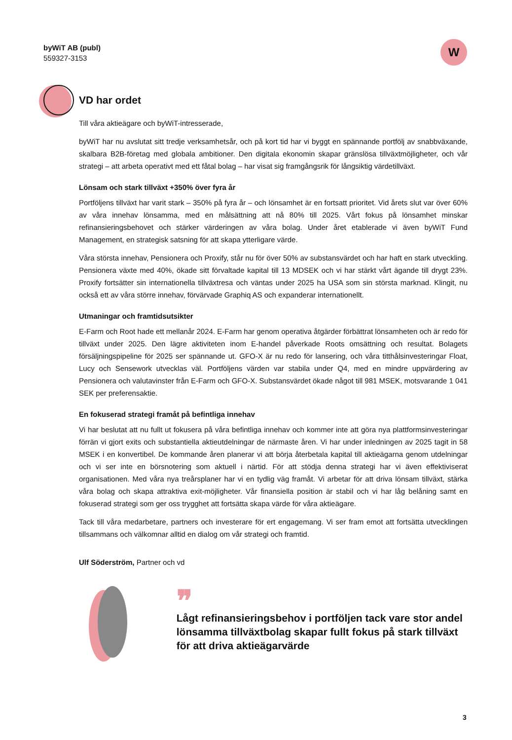byWiT AB (publ)
559327-3153
W
VD har ordet
Till våra aktieägare och byWiT-intresserade,
byWiT har nu avslutat sitt tredje verksamhetsår, och på kort tid har vi byggt en spännande portfölj av snabbväxande, skalbara B2B-företag med globala ambitioner. Den digitala ekonomin skapar gränslösa tillväxtmöjligheter, och vår strategi – att arbeta operativt med ett fåtal bolag – har visat sig framgångsrik för långsiktig värdetillväxt.
Lönsam och stark tillväxt +350% över fyra år
Portföljens tillväxt har varit stark – 350% på fyra år – och lönsamhet är en fortsatt prioritet. Vid årets slut var över 60% av våra innehav lönsamma, med en målsättning att nå 80% till 2025. Vårt fokus på lönsamhet minskar refinansieringsbehovet och stärker värderingen av våra bolag. Under året etablerade vi även byWiT Fund Management, en strategisk satsning för att skapa ytterligare värde.
Våra största innehav, Pensionera och Proxify, står nu för över 50% av substansvärdet och har haft en stark utveckling. Pensionera växte med 40%, ökade sitt förvaltade kapital till 13 MDSEK och vi har stärkt vårt ägande till drygt 23%. Proxify fortsätter sin internationella tillväxtresa och väntas under 2025 ha USA som sin största marknad. Klingit, nu också ett av våra större innehav, förvärvade Graphiq AS och expanderar internationellt.
Utmaningar och framtidsutsikter
E-Farm och Root hade ett mellanår 2024. E-Farm har genom operativa åtgärder förbättrat lönsamheten och är redo för tillväxt under 2025. Den lägre aktiviteten inom E-handel påverkade Roots omsättning och resultat. Bolagets försäljningspipeline för 2025 ser spännande ut. GFO-X är nu redo för lansering, och våra titthålsinvesteringar Float, Lucy och Sensework utvecklas väl. Portföljens värden var stabila under Q4, med en mindre uppvärdering av Pensionera och valutavinster från E-Farm och GFO-X. Substansvärdet ökade något till 981 MSEK, motsvarande 1 041 SEK per preferensaktie.
En fokuserad strategi framåt på befintliga innehav
Vi har beslutat att nu fullt ut fokusera på våra befintliga innehav och kommer inte att göra nya plattformsinvesteringar förrän vi gjort exits och substantiella aktieutdelningar de närmaste åren. Vi har under inledningen av 2025 tagit in 58 MSEK i en konvertibel. De kommande åren planerar vi att börja återbetala kapital till aktieägarna genom utdelningar och vi ser inte en börsnotering som aktuell i närtid. För att stödja denna strategi har vi även effektiviserat organisationen. Med våra nya treårsplaner har vi en tydlig väg framåt. Vi arbetar för att driva lönsam tillväxt, stärka våra bolag och skapa attraktiva exit-möjligheter. Vår finansiella position är stabil och vi har låg belåning samt en fokuserad strategi som ger oss trygghet att fortsätta skapa värde för våra aktieägare.
Tack till våra medarbetare, partners och investerare för ert engagemang. Vi ser fram emot att fortsätta utvecklingen tillsammans och välkomnar alltid en dialog om vår strategi och framtid.
Ulf Söderström, Partner och vd
❞
Lågt refinansieringsbehov i portföljen tack vare stor andel lönsamma tillväxtbolag skapar fullt fokus på stark tillväxt för att driva aktieägarvärde
3